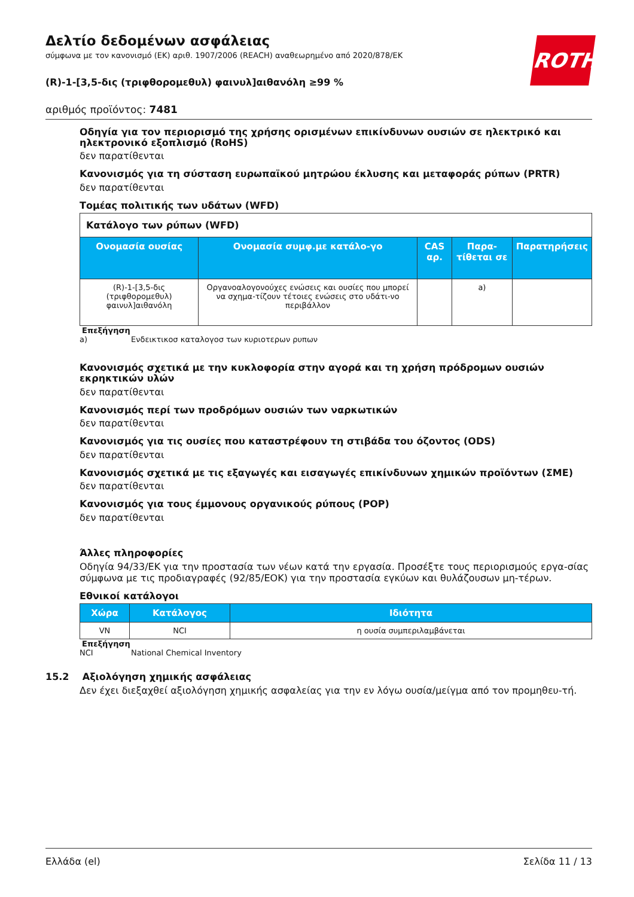ROTH
Δελτίο δεδομένων ασφάλειας
σύμφωνα με τον κανονισμό (ΕΚ) αριθ. 1907/2006 (REACH) αναθεωρημένο από 2020/878/ΕΚ
(R)-1-[3,5-δις (τριφθορομεθυλ) φαινυλ]αιθανόλη ≥99 %
αριθμός προϊόντος: 7481
Οδηγία για τον περιορισμό της χρήσης ορισμένων επικίνδυνων ουσιών σε ηλεκτρικό και ηλεκτρονικό εξοπλισμό (RoHS)
δεν παρατίθενται
Κανονισμός για τη σύσταση ευρωπαϊκού μητρώου έκλυσης και μεταφοράς ρύπων (PRTR)
δεν παρατίθενται
Τομέας πολιτικής των υδάτων (WFD)
| Κατάλογο των ρύπων (WFD) | | | | |
| --- | --- | --- | --- | --- |
| Ονομασία ουσίας | Ονομασία συμφ.με κατάλο-γο | CAS αρ. | Παρα-τίθεται σε | Παρατηρήσεις |
| (R)-1-[3,5-δις (τριφθορομεθυλ) φαινυλ]αιθανόλη | Οργανοαλογονούχες ενώσεις και ουσίες που μπορεί να σχημα-τίζουν τέτοιες ενώσεις στο υδάτι-νο περιβάλλον | | a) | |
Επεξήγηση
a) Ενδεικτικοσ καταλογοσ των κυριοτερων ρυπων
Κανονισμός σχετικά με την κυκλοφορία στην αγορά και τη χρήση πρόδρομων ουσιών εκρηκτικών υλών
δεν παρατίθενται
Κανονισμός περί των προδρόμων ουσιών των ναρκωτικών
δεν παρατίθενται
Κανονισμός για τις ουσίες που καταστρέφουν τη στιβάδα του όζοντος (ODS)
δεν παρατίθενται
Κανονισμός σχετικά με τις εξαγωγές και εισαγωγές επικίνδυνων χημικών προϊόντων (ΣΜΕ)
δεν παρατίθενται
Κανονισμός για τους έμμονους οργανικούς ρύπους (POP)
δεν παρατίθενται
Άλλες πληροφορίες
Οδηγία 94/33/ΕΚ για την προστασία των νέων κατά την εργασία. Προσέξτε τους περιορισμούς εργα-σίας σύμφωνα με τις προδιαγραφές (92/85/ΕΟΚ) για την προστασία εγκύων και θυλάζουσων μη-τέρων.
Εθνικοί κατάλογοι
| Χώρα | Κατάλογος | Ιδιότητα |
| --- | --- | --- |
| VN | NCI | η ουσία συμπεριλαμβάνεται |
Επεξήγηση
NCI National Chemical Inventory
15.2 Αξιολόγηση χημικής ασφάλειας
Δεν έχει διεξαχθεί αξιολόγηση χημικής ασφαλείας για την εν λόγω ουσία/μείγμα από τον προμηθευ-τή.
Ελλάδα (el) Σελίδα 11 / 13